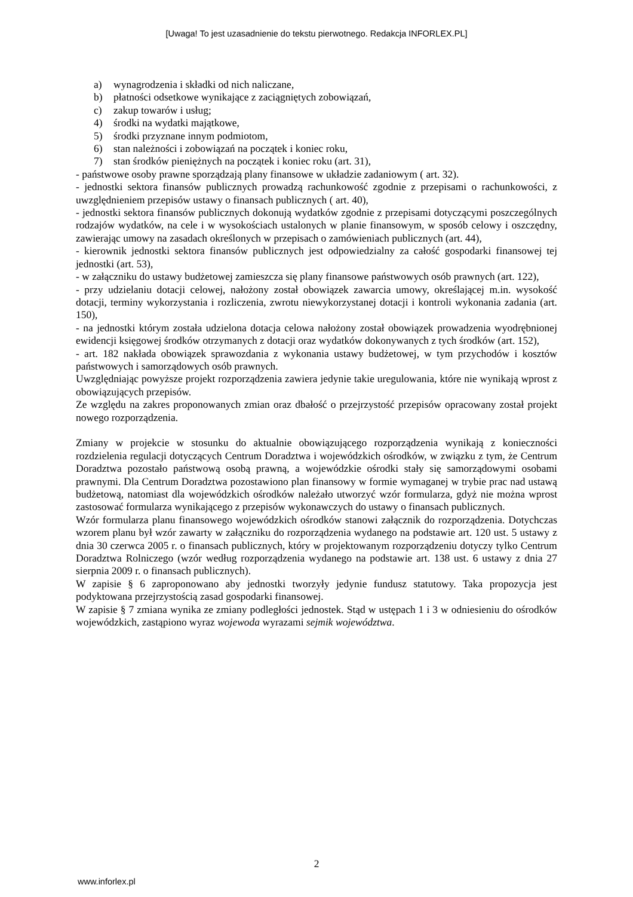[Uwaga! To jest uzasadnienie do tekstu pierwotnego. Redakcja INFORLEX.PL]
a) wynagrodzenia i składki od nich naliczane,
b) płatności odsetkowe wynikające z zaciągniętych zobowiązań,
c) zakup towarów i usług;
4) środki na wydatki majątkowe,
5) środki przyznane innym podmiotom,
6) stan należności i zobowiązań na początek i koniec roku,
7) stan środków pieniężnych na początek i koniec roku (art. 31),
- państwowe osoby prawne sporządzają plany finansowe w układzie zadaniowym ( art. 32).
- jednostki sektora finansów publicznych prowadzą rachunkowość zgodnie z przepisami o rachunkowości, z uwzględnieniem przepisów ustawy o finansach publicznych ( art. 40),
- jednostki sektora finansów publicznych dokonują wydatków zgodnie z przepisami dotyczącymi poszczególnych rodzajów wydatków, na cele i w wysokościach ustalonych w planie finansowym, w sposób celowy i oszczędny, zawierając umowy na zasadach określonych w przepisach o zamówieniach publicznych (art. 44),
- kierownik jednostki sektora finansów publicznych jest odpowiedzialny za całość gospodarki finansowej tej jednostki (art. 53),
- w załączniku do ustawy budżetowej zamieszcza się plany finansowe państwowych osób prawnych (art. 122),
- przy udzielaniu dotacji celowej, nałożony został obowiązek zawarcia umowy, określającej m.in. wysokość dotacji, terminy wykorzystania i rozliczenia, zwrotu niewykorzystanej dotacji i kontroli wykonania zadania (art. 150),
- na jednostki którym została udzielona dotacja celowa nałożony został obowiązek prowadzenia wyodrębnionej ewidencji księgowej środków otrzymanych z dotacji oraz wydatków dokonywanych z tych środków (art. 152),
- art. 182 nakłada obowiązek sprawozdania z wykonania ustawy budżetowej, w tym przychodów i kosztów państwowych i samorządowych osób prawnych.
Uwzględniając powyższe projekt rozporządzenia zawiera jedynie takie uregulowania, które nie wynikają wprost z obowiązujących przepisów.
Ze względu na zakres proponowanych zmian oraz dbałość o przejrzystość przepisów opracowany został projekt nowego rozporządzenia.
Zmiany w projekcie w stosunku do aktualnie obowiązującego rozporządzenia wynikają z konieczności rozdzielenia regulacji dotyczących Centrum Doradztwa i wojewódzkich ośrodków, w związku z tym, że Centrum Doradztwa pozostało państwową osobą prawną, a wojewódzkie ośrodki stały się samorządowymi osobami prawnymi. Dla Centrum Doradztwa pozostawiono plan finansowy w formie wymaganej w trybie prac nad ustawą budżetową, natomiast dla wojewódzkich ośrodków należało utworzyć wzór formularza, gdyż nie można wprost zastosować formularza wynikającego z przepisów wykonawczych do ustawy o finansach publicznych.
Wzór formularza planu finansowego wojewódzkich ośrodków stanowi załącznik do rozporządzenia. Dotychczas wzorem planu był wzór zawarty w załączniku do rozporządzenia wydanego na podstawie art. 120 ust. 5 ustawy z dnia 30 czerwca 2005 r. o finansach publicznych, który w projektowanym rozporządzeniu dotyczy tylko Centrum Doradztwa Rolniczego (wzór według rozporządzenia wydanego na podstawie art. 138 ust. 6 ustawy z dnia 27 sierpnia 2009 r. o finansach publicznych).
W zapisie § 6 zaproponowano aby jednostki tworzyły jedynie fundusz statutowy. Taka propozycja jest podyktowana przejrzystością zasad gospodarki finansowej.
W zapisie § 7 zmiana wynika ze zmiany podległości jednostek. Stąd w ustępach 1 i 3 w odniesieniu do ośrodków wojewódzkich, zastąpiono wyraz wojewoda wyrazami sejmik województwa.
2
www.inforlex.pl